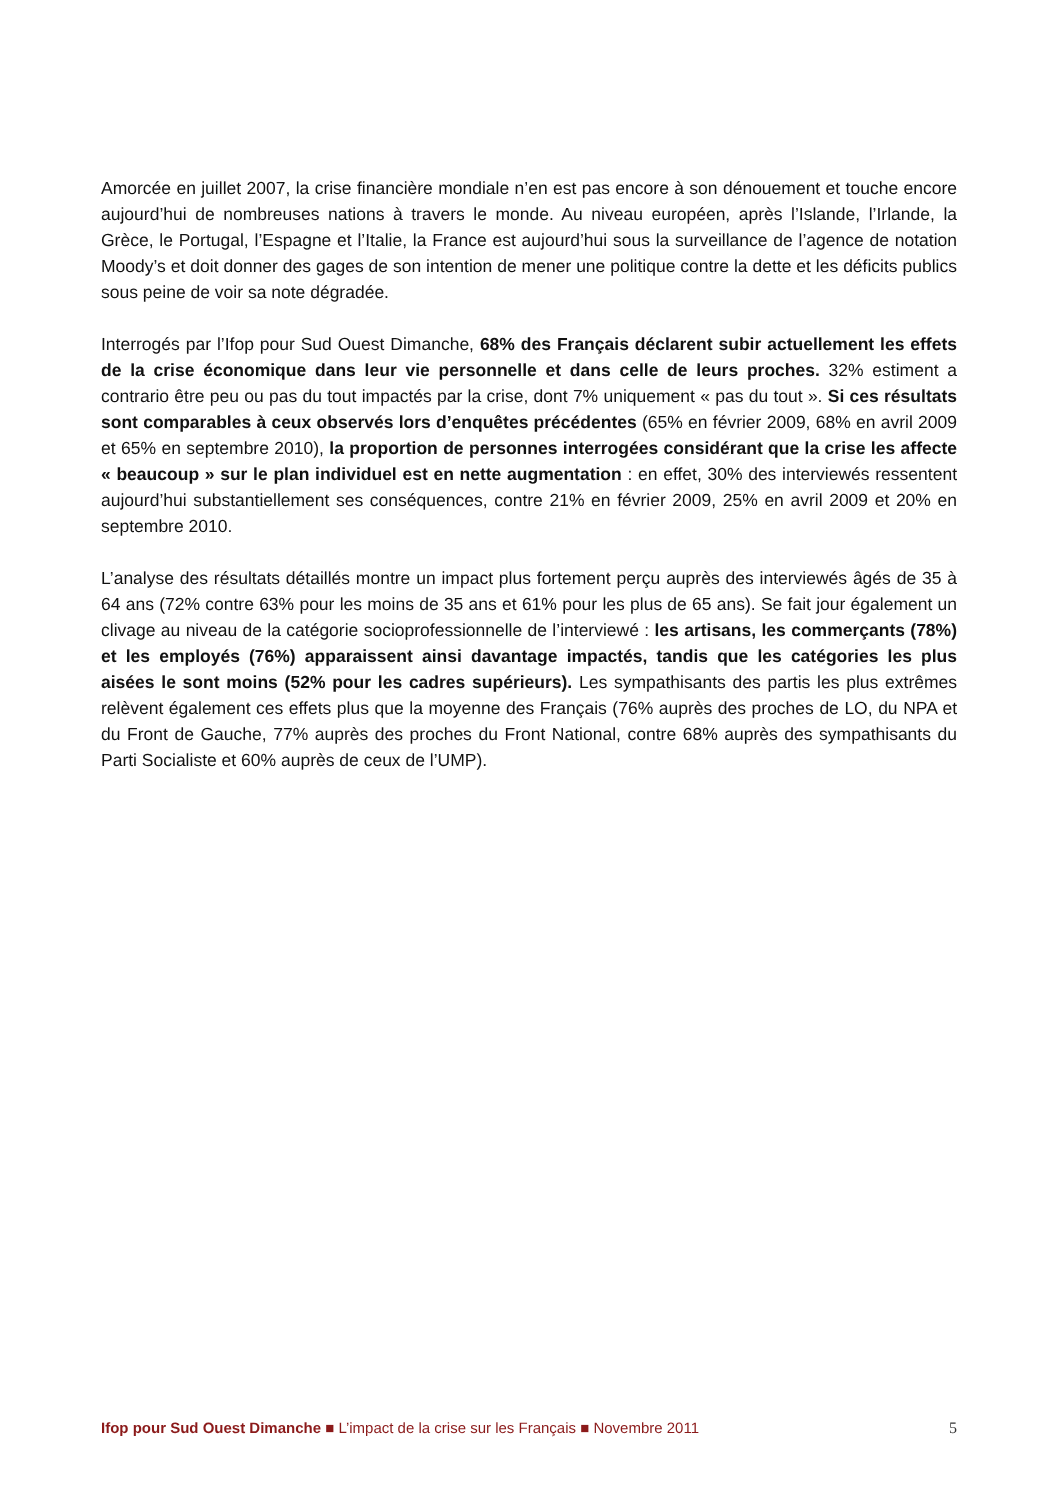Amorcée en juillet 2007, la crise financière mondiale n’en est pas encore à son dénouement et touche encore aujourd’hui de nombreuses nations à travers le monde. Au niveau européen, après l’Islande, l’Irlande, la Grèce, le Portugal, l’Espagne et l’Italie, la France est aujourd’hui sous la surveillance de l’agence de notation Moody’s et doit donner des gages de son intention de mener une politique contre la dette et les déficits publics sous peine de voir sa note dégradée.
Interrogés par l’Ifop pour Sud Ouest Dimanche, 68% des Français déclarent subir actuellement les effets de la crise économique dans leur vie personnelle et dans celle de leurs proches. 32% estiment a contrario être peu ou pas du tout impactés par la crise, dont 7% uniquement « pas du tout ». Si ces résultats sont comparables à ceux observés lors d’enquêtes précédentes (65% en février 2009, 68% en avril 2009 et 65% en septembre 2010), la proportion de personnes interrogées considérant que la crise les affecte « beaucoup » sur le plan individuel est en nette augmentation : en effet, 30% des interviewés ressentent aujourd’hui substantiellement ses conséquences, contre 21% en février 2009, 25% en avril 2009 et 20% en septembre 2010.
L’analyse des résultats détaillés montre un impact plus fortement perçu auprès des interviewés âgés de 35 à 64 ans (72% contre 63% pour les moins de 35 ans et 61% pour les plus de 65 ans). Se fait jour également un clivage au niveau de la catégorie socioprofessionnelle de l’interviewé : les artisans, les commerçants (78%) et les employés (76%) apparaissent ainsi davantage impactés, tandis que les catégories les plus aisées le sont moins (52% pour les cadres supérieurs). Les sympathisants des partis les plus extrêmes relèvent également ces effets plus que la moyenne des Français (76% auprès des proches de LO, du NPA et du Front de Gauche, 77% auprès des proches du Front National, contre 68% auprès des sympathisants du Parti Socialiste et 60% auprès de ceux de l’UMP).
Ifop pour Sud Ouest Dimanche ■ L’impact de la crise sur les Français ■ Novembre 2011 5